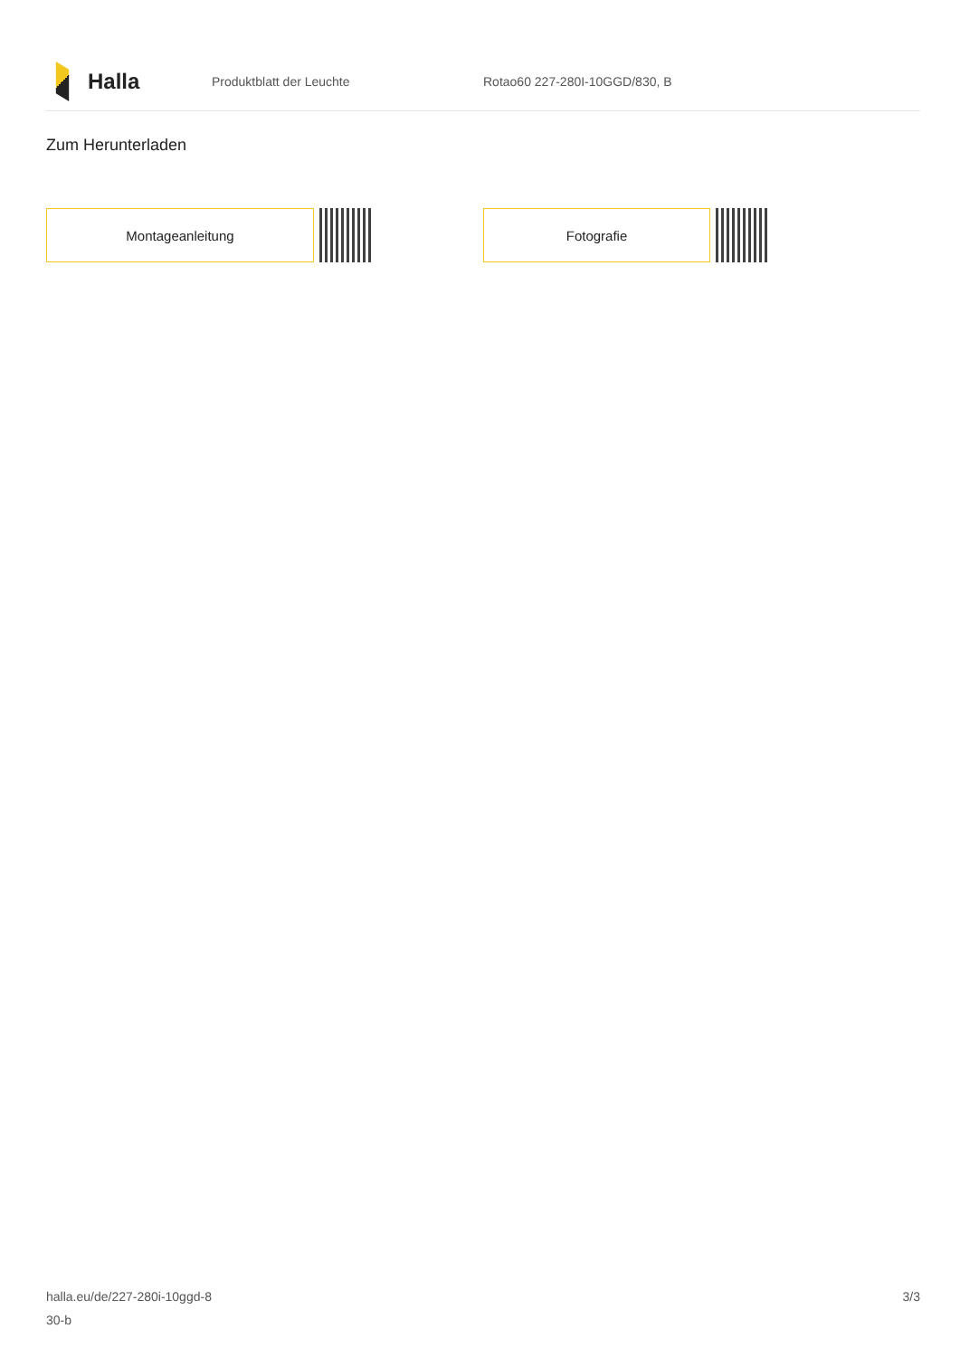Halla
Produktblatt der Leuchte Rotao60 227-280I-10GGD/830, B
Zum Herunterladen
Montageanleitung Fotografie
halla.eu/de/227-280i-10ggd-8
30-b
3/3